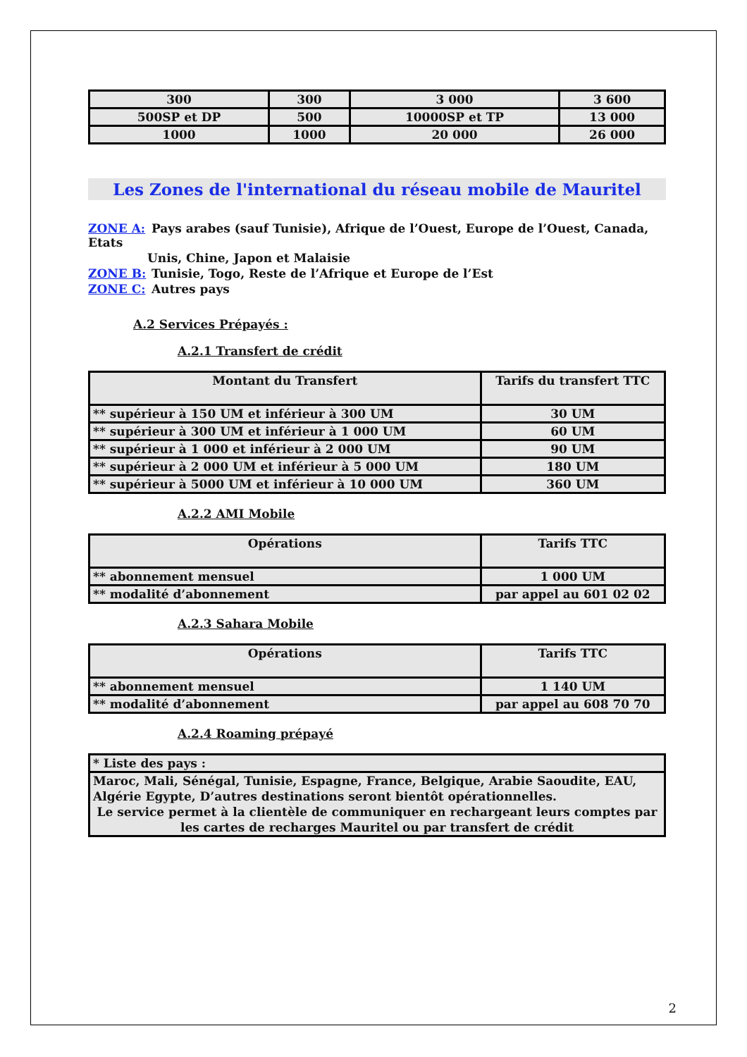| 300 | 300 | 3 000 | 3 600 |
| 500SP et DP | 500 | 10000SP et TP | 13 000 |
| 1000 | 1000 | 20 000 | 26 000 |
Les Zones de l'international du réseau mobile de Mauritel
ZONE A: Pays arabes (sauf Tunisie), Afrique de l’Ouest, Europe de l’Ouest, Canada, Etats
Unis, Chine, Japon et Malaisie
ZONE B: Tunisie, Togo, Reste de l’Afrique et Europe de l’Est
ZONE C: Autres pays
A.2 Services Prépayés :
A.2.1 Transfert de crédit
| Montant du Transfert | Tarifs du transfert TTC |
| --- | --- |
| ** supérieur à 150 UM et inférieur à 300 UM | 30 UM |
| ** supérieur à 300 UM et inférieur à 1 000 UM | 60 UM |
| ** supérieur à 1 000 et inférieur à 2 000 UM | 90 UM |
| ** supérieur à 2 000 UM et inférieur à 5 000 UM | 180 UM |
| ** supérieur à 5000 UM et inférieur à 10 000 UM | 360 UM |
A.2.2 AMI Mobile
| Opérations | Tarifs TTC |
| --- | --- |
| ** abonnement mensuel | 1 000 UM |
| ** modalité d’abonnement | par appel au 601 02 02 |
A.2.3 Sahara Mobile
| Opérations | Tarifs TTC |
| --- | --- |
| ** abonnement mensuel | 1 140 UM |
| ** modalité d’abonnement | par appel au 608 70 70 |
A.2.4 Roaming prépayé
| * Liste des pays : |
| Maroc, Mali, Sénégal, Tunisie, Espagne, France, Belgique, Arabie Saoudite, EAU, Algérie Egypte, D’autres destinations seront bientôt opérationnelles. Le service permet à la clientèle de communiquer en rechargeant leurs comptes par les cartes de recharges Mauritel ou par transfert de crédit |
2